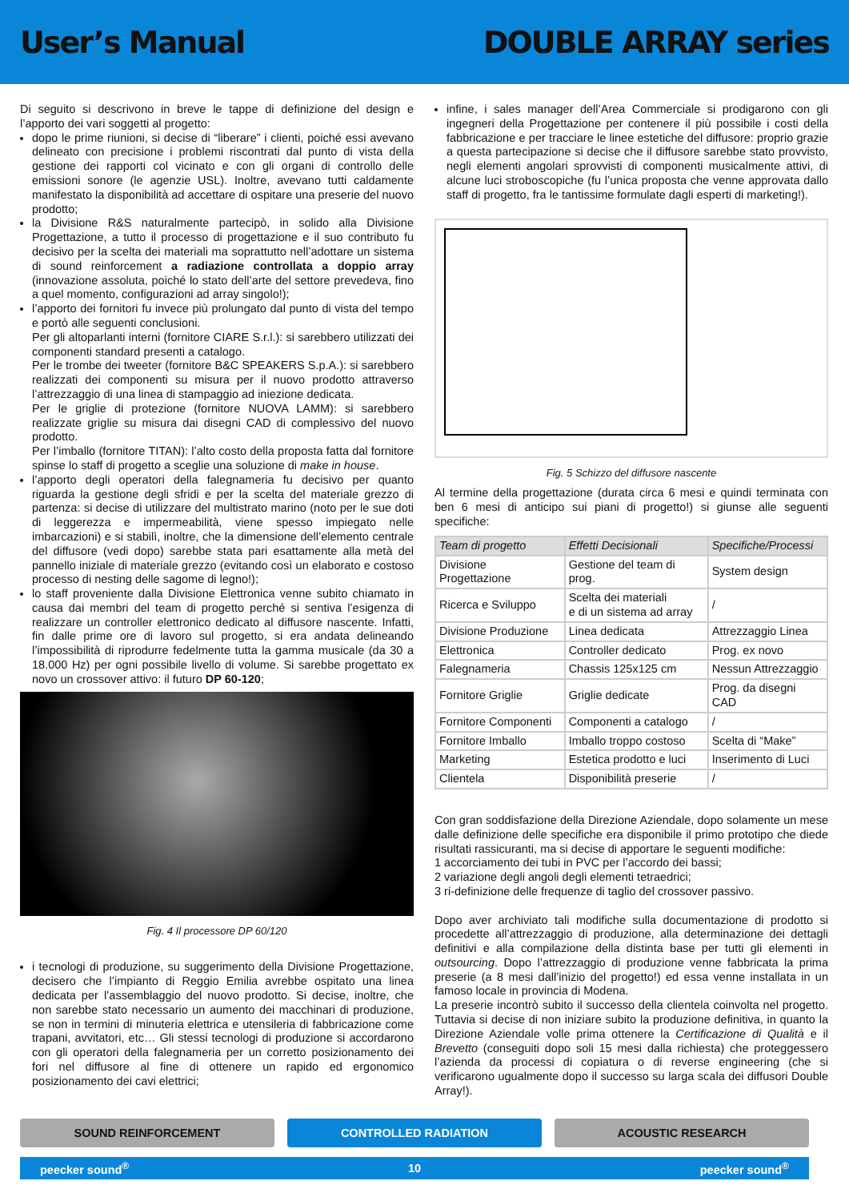User’s Manual DOUBLE ARRAY series
Di seguito si descrivono in breve le tappe di definizione del design e l’apporto dei vari soggetti al progetto:
dopo le prime riunioni, si decise di “liberare” i clienti, poiché essi avevano delineato con precisione i problemi riscontrati dal punto di vista della gestione dei rapporti col vicinato e con gli organi di controllo delle emissioni sonore (le agenzie USL). Inoltre, avevano tutti caldamente manifestato la disponibilità ad accettare di ospitare una preserie del nuovo prodotto;
la Divisione R&S naturalmente partecipò, in solido alla Divisione Progettazione, a tutto il processo di progettazione e il suo contributo fu decisivo per la scelta dei materiali ma soprattutto nell’adottare un sistema di sound reinforcement a radiazione controllata a doppio array (innovazione assoluta, poiché lo stato dell’arte del settore prevedeva, fino a quel momento, configurazioni ad array singolo!);
l’apporto dei fornitori fu invece più prolungato dal punto di vista del tempo e portò alle seguenti conclusioni.
Per gli altoparlanti interni (fornitore CIARE S.r.l.): si sarebbero utilizzati dei componenti standard presenti a catalogo.
Per le trombe dei tweeter (fornitore B&C SPEAKERS S.p.A.): si sarebbero realizzati dei componenti su misura per il nuovo prodotto attraverso l’attrezzaggio di una linea di stampaggio ad iniezione dedicata.
Per le griglie di protezione (fornitore NUOVA LAMM): si sarebbero realizzate griglie su misura dai disegni CAD di complessivo del nuovo prodotto.
Per l’imballo (fornitore TITAN): l’alto costo della proposta fatta dal fornitore spinse lo staff di progetto a sceglie una soluzione di make in house.
l’apporto degli operatori della falegnameria fu decisivo per quanto riguarda la gestione degli sfridi e per la scelta del materiale grezzo di partenza: si decise di utilizzare del multistrato marino (noto per le sue doti di leggerezza e impermeabilità, viene spesso impiegato nelle imbarcazioni) e si stabilì, inoltre, che la dimensione dell’elemento centrale del diffusore (vedi dopo) sarebbe stata pari esattamente alla metà del pannello iniziale di materiale grezzo (evitando così un elaborato e costoso processo di nesting delle sagome di legno!);
lo staff proveniente dalla Divisione Elettronica venne subito chiamato in causa dai membri del team di progetto perché si sentiva l’esigenza di realizzare un controller elettronico dedicato al diffusore nascente. Infatti, fin dalle prime ore di lavoro sul progetto, si era andata delineando l’impossibilità di riprodurre fedelmente tutta la gamma musicale (da 30 a 18.000 Hz) per ogni possibile livello di volume. Si sarebbe progettato ex novo un crossover attivo: il futuro DP 60-120;
Fig. 4 Il processore DP 60/120
i tecnologi di produzione, su suggerimento della Divisione Progettazione, decisero che l’impianto di Reggio Emilia avrebbe ospitato una linea dedicata per l’assemblaggio del nuovo prodotto. Si decise, inoltre, che non sarebbe stato necessario un aumento dei macchinari di produzione, se non in termini di minuteria elettrica e utensileria di fabbricazione come trapani, avvitatori, etc… Gli stessi tecnologi di produzione si accordarono con gli operatori della falegnameria per un corretto posizionamento dei fori nel diffusore al fine di ottenere un rapido ed ergonomico posizionamento dei cavi elettrici;
infine, i sales manager dell’Area Commerciale si prodigarono con gli ingegneri della Progettazione per contenere il più possibile i costi della fabbricazione e per tracciare le linee estetiche del diffusore: proprio grazie a questa partecipazione si decise che il diffusore sarebbe stato provvisto, negli elementi angolari sprovvisti di componenti musicalmente attivi, di alcune luci stroboscopiche (fu l’unica proposta che venne approvata dallo staff di progetto, fra le tantissime formulate dagli esperti di marketing!).
Fig. 5 Schizzo del diffusore nascente
Al termine della progettazione (durata circa 6 mesi e quindi terminata con ben 6 mesi di anticipo sui piani di progetto!) si giunse alle seguenti specifiche:
| Team di progetto | Effetti Decisionali | Specifiche/Processi |
| --- | --- | --- |
| Divisione Progettazione | Gestione del team di prog. | System design |
| Ricerca e Sviluppo | Scelta dei materiali e di un sistema ad array | / |
| Divisione Produzione | Linea dedicata | Attrezzaggio Linea |
| Elettronica | Controller dedicato | Prog. ex novo |
| Falegnameria | Chassis 125x125 cm | Nessun Attrezzaggio |
| Fornitore Griglie | Griglie dedicate | Prog. da disegni CAD |
| Fornitore Componenti | Componenti a catalogo | / |
| Fornitore Imballo | Imballo troppo costoso | Scelta di “Make” |
| Marketing | Estetica prodotto e luci | Inserimento di Luci |
| Clientela | Disponibilità preserie | / |
Con gran soddisfazione della Direzione Aziendale, dopo solamente un mese dalle definizione delle specifiche era disponibile il primo prototipo che diede risultati rassicuranti, ma si decise di apportare le seguenti modifiche:
1 accorciamento dei tubi in PVC per l’accordo dei bassi;
2 variazione degli angoli degli elementi tetraedrici;
3 ri-definizione delle frequenze di taglio del crossover passivo.
Dopo aver archiviato tali modifiche sulla documentazione di prodotto si procedette all’attrezzaggio di produzione, alla determinazione dei dettagli definitivi e alla compilazione della distinta base per tutti gli elementi in outsourcing. Dopo l’attrezzaggio di produzione venne fabbricata la prima preserie (a 8 mesi dall’inizio del progetto!) ed essa venne installata in un famoso locale in provincia di Modena.
La preserie incontrò subito il successo della clientela coinvolta nel progetto. Tuttavia si decise di non iniziare subito la produzione definitiva, in quanto la Direzione Aziendale volle prima ottenere la Certificazione di Qualità e il Brevetto (conseguiti dopo soli 15 mesi dalla richiesta) che proteggessero l’azienda da processi di copiatura o di reverse engineering (che si verificarono ugualmente dopo il successo su larga scala dei diffusori Double Array!).
SOUND REINFORCEMENT CONTROLLED RADIATION ACOUSTIC RESEARCH
peecker sound<sup>®</sup> 10 peecker sound<sup>®</sup>